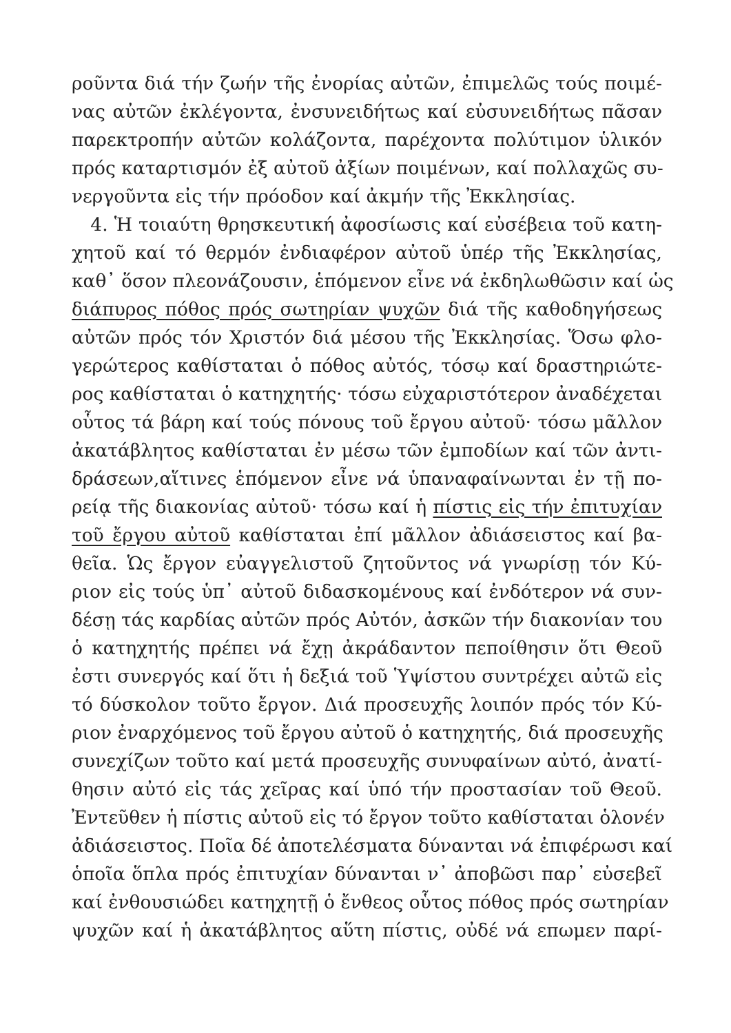ροῦντα διά τήν ζωήν τῆς ἐνορίας αὐτῶν, ἐπιμελῶς τούς ποιμέ-
νας αὐτῶν ἐκλέγοντα, ἐνσυνειδήτως καί εὐσυνειδήτως πᾶσαν
παρεκτροπήν αὐτῶν κολάζοντα, παρέχοντα πολύτιμον ὑλικόν
πρός καταρτισμόν ἐξ αὐτοῦ ἀξίων ποιμένων, καί πολλαχῶς συ-
νεργοῦντα εἰς τήν πρόοδον καί ἀκμήν τῆς Ἐκκλησίας.
4. Ἡ τοιαύτη θρησκευτική ἀφοσίωσις καί εὐσέβεια τοῦ κατη-
χητοῦ καί τό θερμόν ἐνδιαφέρον αὐτοῦ ὑπέρ τῆς Ἐκκλησίας,
καθ᾽ ὅσον πλεονάζουσιν, ἑπόμενον εἶνε νά ἐκδηλωθῶσιν καί ὡς
διάπυρος πόθος πρός σωτηρίαν ψυχῶν διά τῆς καθοδηγήσεως
αὐτῶν πρός τόν Χριστόν διά μέσου τῆς Ἐκκλησίας. Ὅσω φλο-
γερώτερος καθίσταται ὁ πόθος αὐτός, τόσῳ καί δραστηριώτε-
ρος καθίσταται ὁ κατηχητής· τόσω εὐχαριστότερον ἀναδέχεται
οὗτος τά βάρη καί τούς πόνους τοῦ ἔργου αὐτοῦ· τόσω μᾶλλον
ἀκατάβλητος καθίσταται ἐν μέσω τῶν ἐμποδίων καί τῶν ἀντι-
δράσεων,αἵτινες ἑπόμενον εἶνε νά ὑπαναφαίνωνται ἐν τῇ πο-
ρείᾳ τῆς διακονίας αὐτοῦ· τόσω καί ἡ πίστις εἰς τήν ἐπιτυχίαν
τοῦ ἔργου αὐτοῦ καθίσταται ἐπί μᾶλλον ἀδιάσειστος καί βα-
θεῖα. Ὡς ἔργον εὐαγγελιστοῦ ζητοῦντος νά γνωρίσῃ τόν Κύ-
ριον εἰς τούς ὑπ᾽ αὐτοῦ διδασκομένους καί ἐνδότερον νά συν-
δέσῃ τάς καρδίας αὐτῶν πρός Αὐτόν, ἀσκῶν τήν διακονίαν του
ὁ κατηχητής πρέπει νά ἔχῃ ἀκράδαντον πεποίθησιν ὅτι Θεοῦ
ἐστι συνεργός καί ὅτι ἡ δεξιά τοῦ Ὑψίστου συντρέχει αὐτῶ εἰς
τό δύσκολον τοῦτο ἔργον. Διά προσευχῆς λοιπόν πρός τόν Κύ-
ριον ἐναρχόμενος τοῦ ἔργου αὐτοῦ ὁ κατηχητής, διά προσευχῆς
συνεχίζων τοῦτο καί μετά προσευχῆς συνυφαίνων αὐτό, ἀνατί-
θησιν αὐτό εἰς τάς χεῖρας καί ὑπό τήν προστασίαν τοῦ Θεοῦ.
Ἐντεῦθεν ἡ πίστις αὐτοῦ εἰς τό ἔργον τοῦτο καθίσταται ὁλονέν
ἀδιάσειστος. Ποῖα δέ ἀποτελέσματα δύνανται νά ἐπιφέρωσι καί
ὁποῖα ὅπλα πρός ἐπιτυχίαν δύνανται ν᾽ ἀποβῶσι παρ᾽ εὐσεβεῖ
καί ἐνθουσιώδει κατηχητῇ ὁ ἔνθεος οὗτος πόθος πρός σωτηρίαν
ψυχῶν καί ἡ ἀκατάβλητος αὕτη πίστις, οὐδέ νά επωμεν παρί-